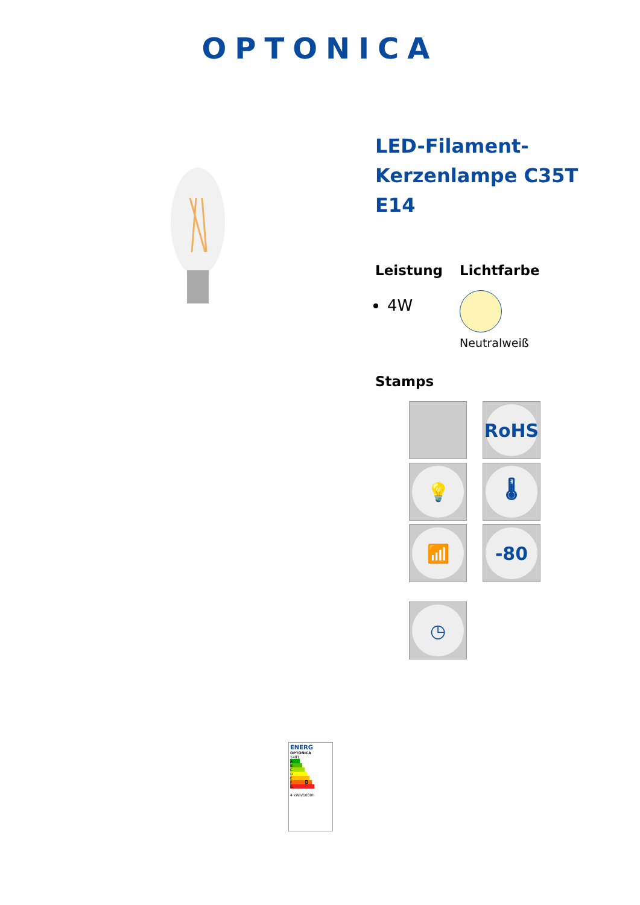OPTONICA
LED-Filament-Kerzenlampe C35T E14
Leistung
4W
Lichtfarbe
Neutralweiß
Stamps
RoHS
💡
🌡
📶
-80
◷
ENERG
OPTONICA
1481
A
B
C
D
E
F F
G
4 kWh/1000h